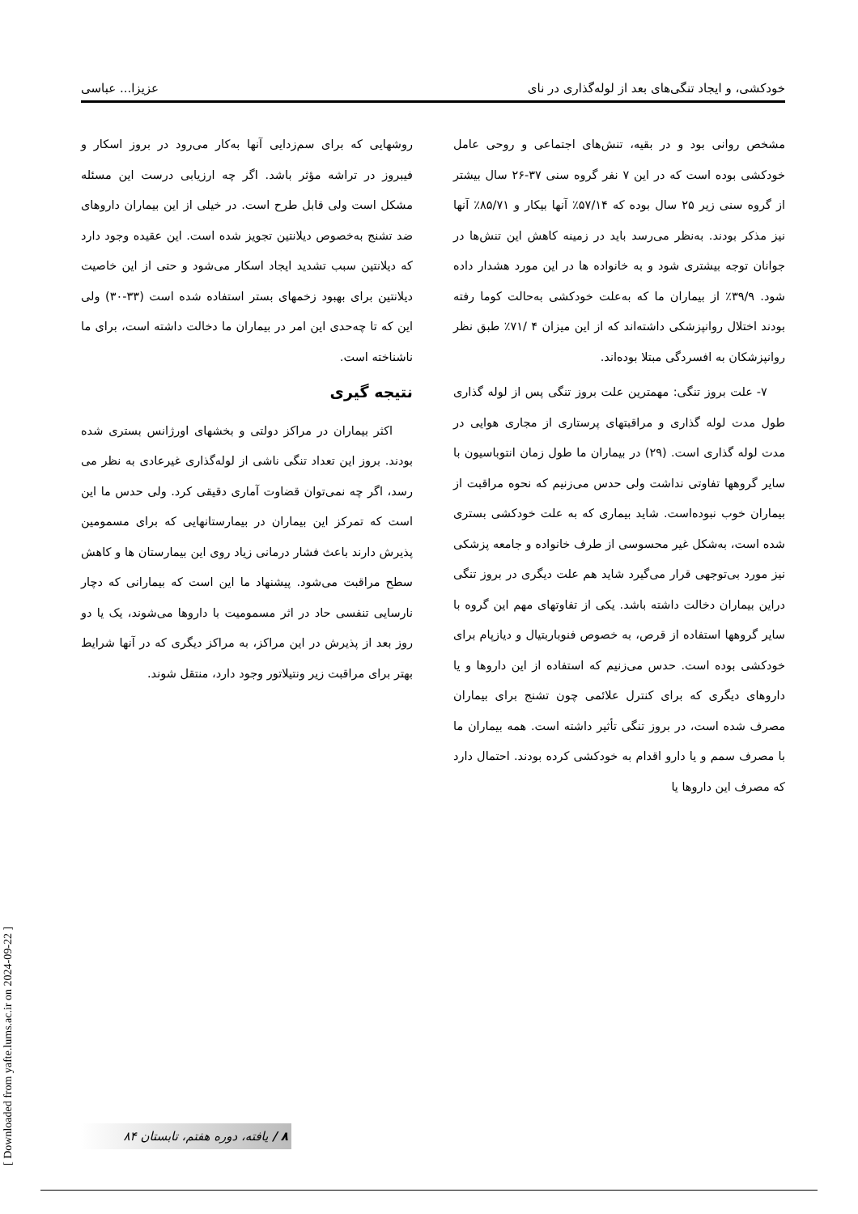خودکشی، و ایجاد تنگی‌های بعد از لوله‌گذاری در نای عزیزا... عباسی
مشخص روانی بود و در بقیه، تنش‌های اجتماعی و روحی عامل خودکشی بوده است که در این ۷ نفر گروه سنی ۳۷-۲۶ سال بیشتر از گروه سنی زیر ۲۵ سال بوده که ۵۷/۱۴٪ آنها بیکار و ۸۵/۷۱٪ آنها نیز مذکر بودند. به‌نظر می‌رسد باید در زمینه کاهش این تنش‌ها در جوانان توجه بیشتری شود و به خانواده ها در این مورد هشدار داده شود. ۳۹/۹٪ از بیماران ما که به‌علت خودکشی به‌حالت کوما رفته بودند اختلال روانپزشکی داشته‌اند که از این میزان ۴ /۷۱٪ طبق نظر روانپزشکان به افسردگی مبتلا بوده‌اند.
۷- علت بروز تنگی: مهمترین علت بروز تنگی پس از لوله گذاری طول مدت لوله گذاری و مراقبتهای پرستاری از مجاری هوایی در مدت لوله گذاری است. (۲۹) در بیماران ما طول زمان انتوباسیون با سایر گروهها تفاوتی نداشت ولی حدس می‌زنیم که نحوه مراقبت از بیماران خوب نبوده‌است. شاید بیماری که به علت خودکشی بستری شده است، به‌شکل غیر محسوسی از طرف خانواده و جامعه پزشکی نیز مورد بی‌توجهی قرار می‌گیرد شاید هم علت دیگری در بروز تنگی دراین بیماران دخالت داشته باشد. یکی از تفاوتهای مهم این گروه با سایر گروهها استفاده از قرص، به خصوص فنوباربتیال و دیازپام برای خودکشی بوده است. حدس می‌زنیم که استفاده از این داروها و یا داروهای دیگری که برای کنترل علائمی چون تشنج برای بیماران مصرف شده است، در بروز تنگی تأثیر داشته است. همه بیماران ما با مصرف سمم و یا دارو اقدام به خودکشی کرده بودند. احتمال دارد که مصرف این داروها یا
روشهایی که برای سم‌زدایی آنها به‌کار می‌رود در بروز اسکار و فیبروز در تراشه مؤثر باشد. اگر چه ارزیابی درست این مسئله مشکل است ولی قابل طرح است. در خیلی از این بیماران داروهای ضد تشنج به‌خصوص دیلانتین تجویز شده است. این عقیده وجود دارد که دیلانتین سبب تشدید ایجاد اسکار می‌شود و حتی از این خاصیت دیلانتین برای بهبود زخمهای بستر استفاده شده است (۳۳-۳۰) ولی این که تا چه‌حدی این امر در بیماران ما دخالت داشته است، برای ما ناشناخته است.
نتیجه گیری
اکثر بیماران در مراکز دولتی و بخشهای اورژانس بستری شده بودند. بروز این تعداد تنگی ناشی از لوله‌گذاری غیرعادی به نظر می رسد، اگر چه نمی‌توان قضاوت آماری دقیقی کرد. ولی حدس ما این است که تمرکز این بیماران در بیمارستانهایی که برای مسمومین پذیرش دارند باعث فشار درمانی زیاد روی این بیمارستان ها و کاهش سطح مراقبت می‌شود. پیشنهاد ما این است که بیمارانی که دچار نارسایی تنفسی حاد در اثر مسمومیت با داروها می‌شوند، یک یا دو روز بعد از پذیرش در این مراکز، به مراکز دیگری که در آنها شرایط بهتر برای مراقبت زیر ونتیلاتور وجود دارد، منتقل شوند.
[ Downloaded from yafte.lums.ac.ir on 2024-09-22 ]
۸ / یافته، دوره هفتم، تابستان ۸۴